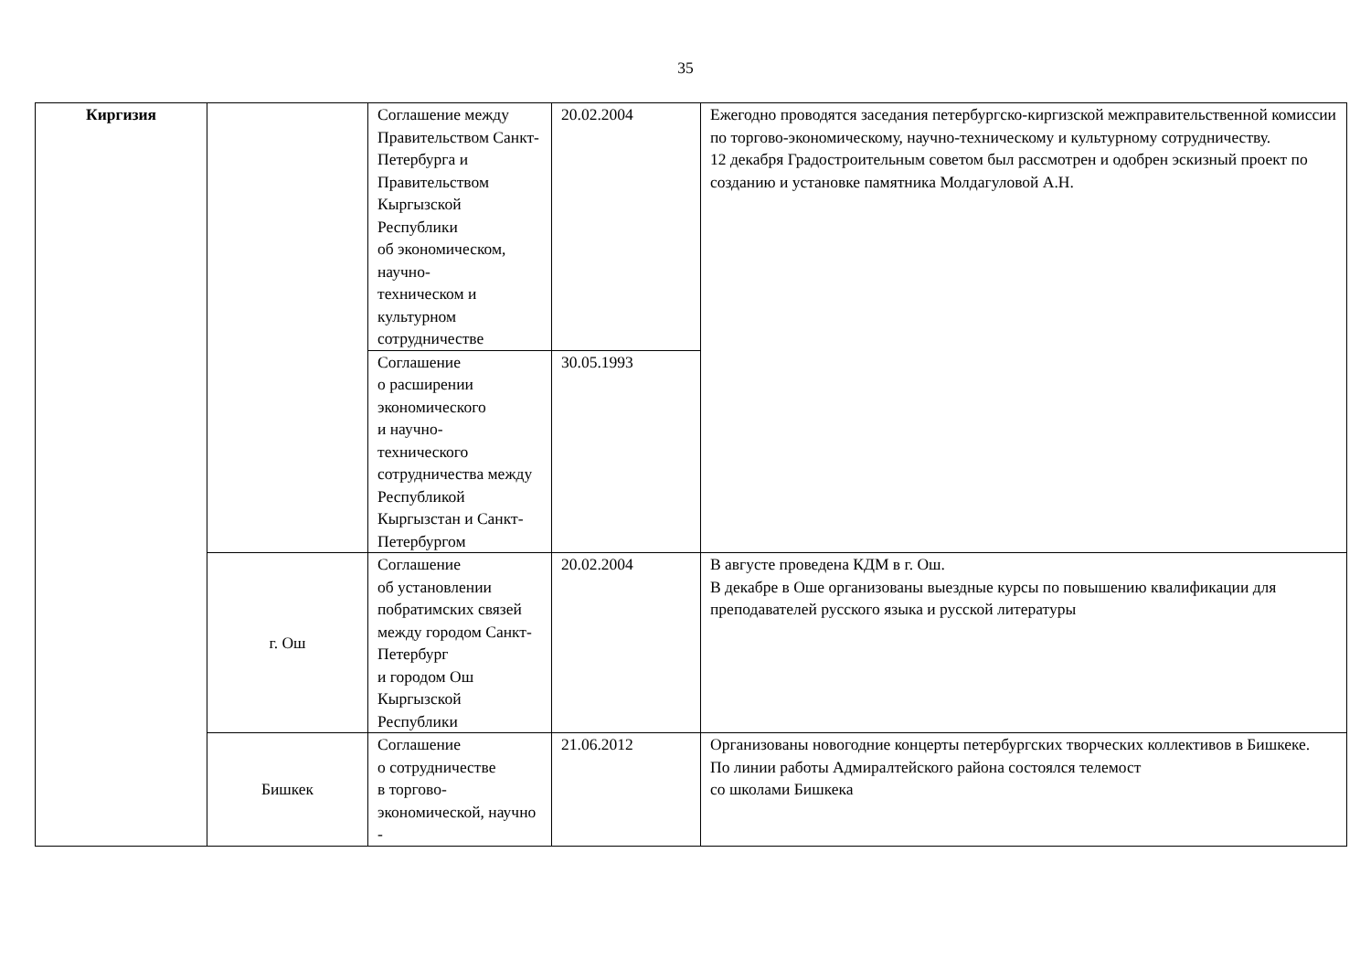35
| Киргизия | | Соглашение между Правительством Санкт-Петербурга и Правительством Кыргызской Республики об экономическом, научно- техническом и культурном сотрудничестве | 20.02.2004 | Ежегодно проводятся заседания петербургско-киргизской межправительственной комиссии по торгово-экономическому, научно-техническому и культурному сотрудничеству. 12 декабря Градостроительным советом был рассмотрен и одобрен эскизный проект по созданию и установке памятника Молдагуловой А.Н. |
| | | Соглашение о расширении экономического и научно- технического сотрудничества между Республикой Кыргызстан и Санкт-Петербургом | 30.05.1993 | |
| | г. Ош | Соглашение об установлении побратимских связей между городом Санкт-Петербург и городом Ош Кыргызской Республики | 20.02.2004 | В августе проведена КДМ в г. Ош. В декабре в Оше организованы выездные курсы по повышению квалификации для преподавателей русского языка и русской литературы |
| | Бишкек | Соглашение о сотрудничестве в торгово- экономической, научно - | 21.06.2012 | Организованы новогодние концерты петербургских творческих коллективов в Бишкеке. По линии работы Адмиралтейского района состоялся телемост со школами Бишкека |